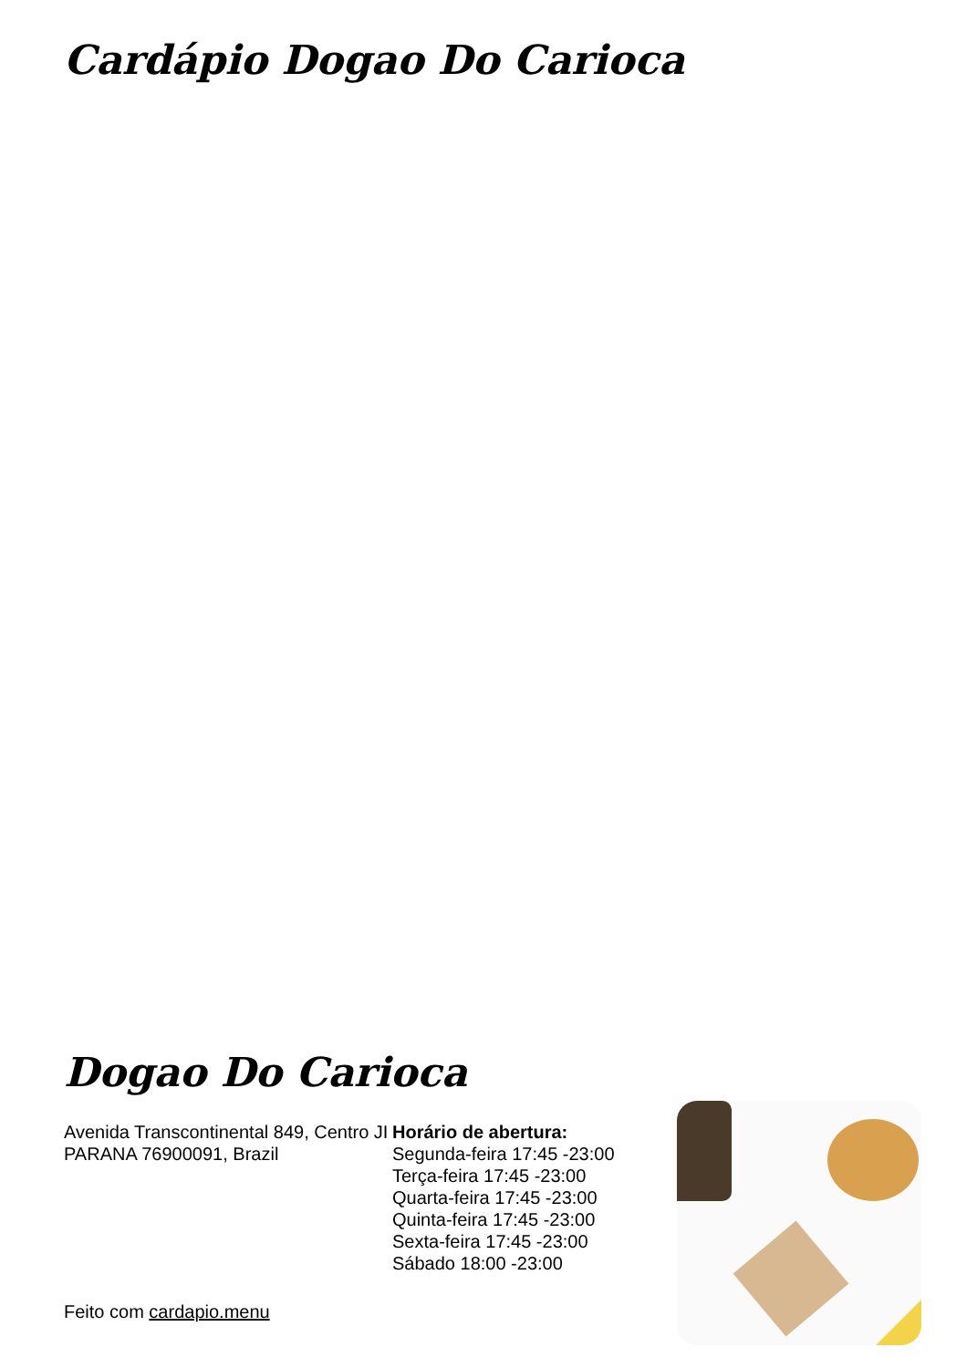Cardápio Dogao Do Carioca
Dogao Do Carioca
Avenida Transcontinental 849, Centro JI PARANA 76900091, Brazil
Horário de abertura:
Segunda-feira 17:45 -23:00
Terça-feira 17:45 -23:00
Quarta-feira 17:45 -23:00
Quinta-feira 17:45 -23:00
Sexta-feira 17:45 -23:00
Sábado 18:00 -23:00
Feito com cardapio.menu